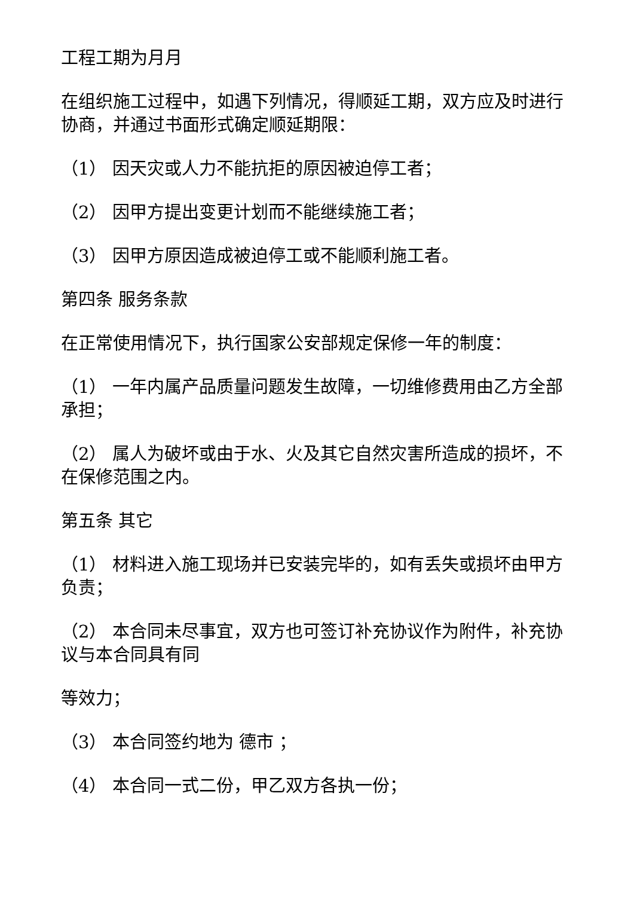工程工期为月月
在组织施工过程中，如遇下列情况，得顺延工期，双方应及时进行协商，并通过书面形式确定顺延期限：
（1） 因天灾或人力不能抗拒的原因被迫停工者；
（2） 因甲方提出变更计划而不能继续施工者；
（3） 因甲方原因造成被迫停工或不能顺利施工者。
第四条 服务条款
在正常使用情况下，执行国家公安部规定保修一年的制度：
（1） 一年内属产品质量问题发生故障，一切维修费用由乙方全部承担；
（2） 属人为破坏或由于水、火及其它自然灾害所造成的损坏，不在保修范围之内。
第五条 其它
（1） 材料进入施工现场并已安装完毕的，如有丢失或损坏由甲方负责；
（2） 本合同未尽事宜，双方也可签订补充协议作为附件，补充协议与本合同具有同
等效力；
（3） 本合同签约地为 德市 ；
（4） 本合同一式二份，甲乙双方各执一份；